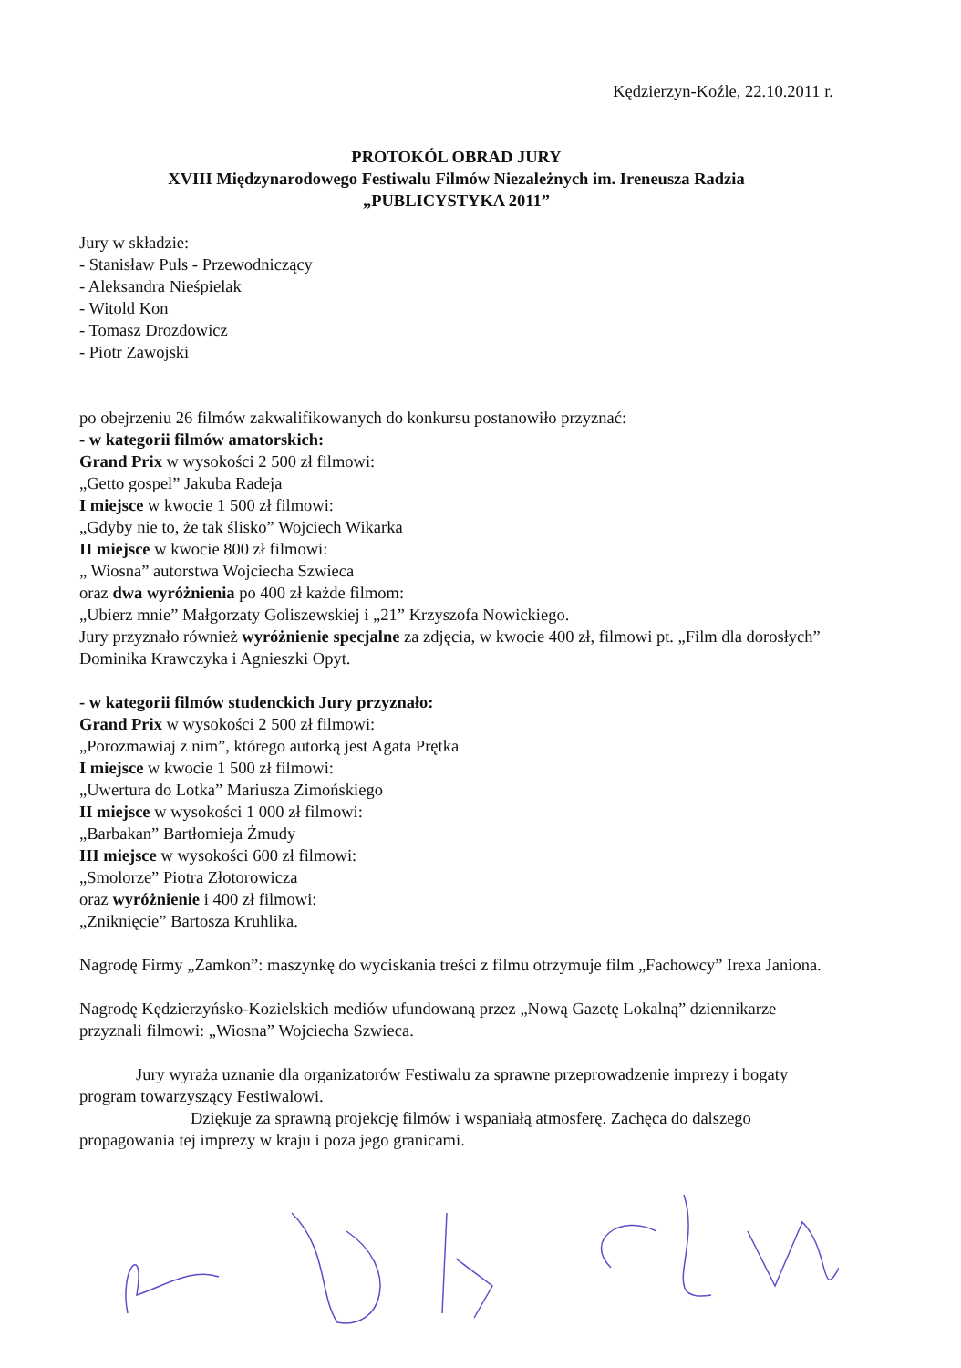Kędzierzyn-Koźle, 22.10.2011 r.
PROTOKÓL OBRAD JURY
XVIII Międzynarodowego Festiwalu Filmów Niezależnych im. Ireneusza Radzia
„PUBLICYSTYKA 2011”
Jury w składzie:
- Stanisław Puls - Przewodniczący
- Aleksandra Nieśpielak
- Witold Kon
- Tomasz Drozdowicz
- Piotr Zawojski
po obejrzeniu 26 filmów zakwalifikowanych do konkursu postanowiło przyznać:
- w kategorii filmów amatorskich:
Grand Prix w wysokości 2 500 zł filmowi:
„Getto gospel” Jakuba Radeja
I miejsce w kwocie 1 500 zł filmowi:
„Gdyby nie to, że tak ślisko” Wojciech Wikarka
II miejsce w kwocie 800 zł filmowi:
„ Wiosna” autorstwa Wojciecha Szwieca
oraz dwa wyróżnienia po 400 zł każde filmom:
„Ubierz mnie” Małgorzaty Goliszewskiej i „21” Krzyszofa Nowickiego.
Jury przyznało również wyróżnienie specjalne za zdjęcia, w kwocie 400 zł, filmowi pt. „Film dla dorosłych” Dominika Krawczyka i Agnieszki Opyt.
- w kategorii filmów studenckich Jury przyznało:
Grand Prix w wysokości 2 500 zł filmowi:
„Porozmawiaj z nim”, którego autorką jest Agata Prętka
I miejsce w kwocie 1 500 zł filmowi:
„Uwertura do Lotka” Mariusza Zimońskiego
II miejsce w wysokości 1 000 zł filmowi:
„Barbakan” Bartłomieja Żmudy
III miejsce w wysokości 600 zł filmowi:
„Smolorze” Piotra Złotorowicza
oraz wyróżnienie i 400 zł filmowi:
„Zniknięcie” Bartosza Kruhlika.
Nagrodę Firmy „Zamkon”: maszynkę do wyciskania treści z filmu otrzymuje film „Fachowcy” Irexa Janiona.
Nagrodę Kędzierzyńsko-Kozielskich mediów ufundowaną przez „Nową Gazetę Lokalną” dziennikarze przyznali filmowi: „Wiosna” Wojciecha Szwieca.
Jury wyraża uznanie dla organizatorów Festiwalu za sprawne przeprowadzenie imprezy i bogaty program towarzyszący Festiwalowi.
Dziękuje za sprawną projekcję filmów i wspaniałą atmosferę. Zachęca do dalszego propagowania tej imprezy w kraju i poza jego granicami.